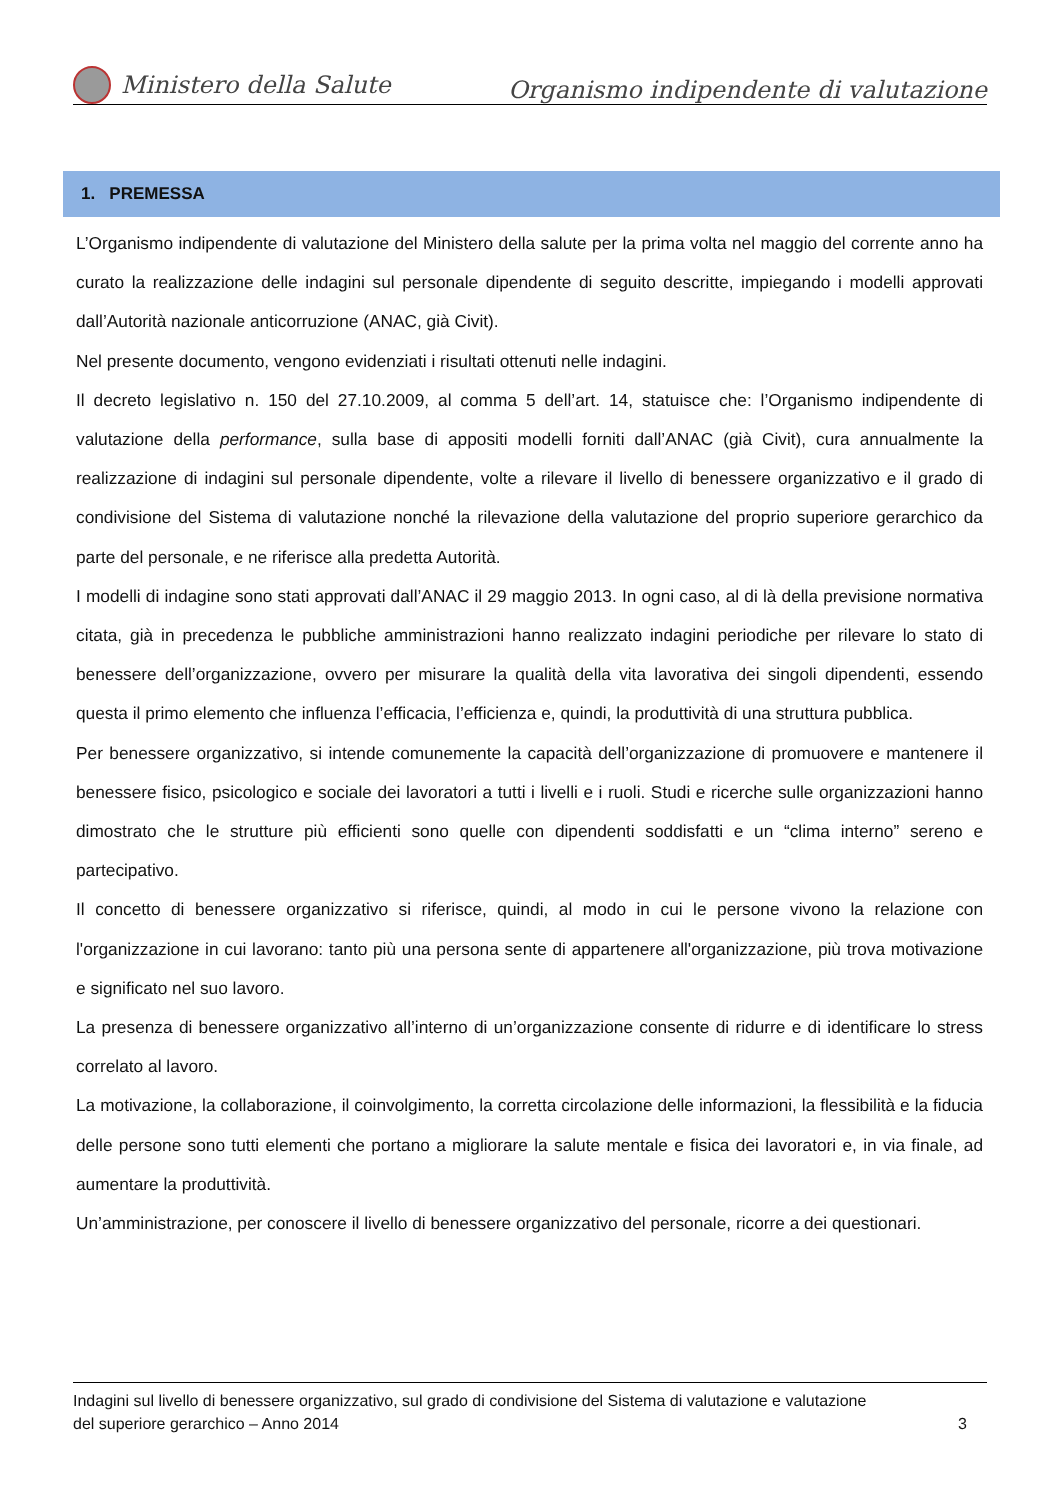Ministero della Salute
Organismo indipendente di valutazione
1. PREMESSA
L’Organismo indipendente di valutazione del Ministero della salute per la prima volta nel maggio del corrente anno ha curato la realizzazione delle indagini sul personale dipendente di seguito descritte, impiegando i modelli approvati dall’Autorità nazionale anticorruzione (ANAC, già Civit).
Nel presente documento, vengono evidenziati i risultati ottenuti nelle indagini.
Il decreto legislativo n. 150 del 27.10.2009, al comma 5 dell’art. 14, statuisce che: l’Organismo indipendente di valutazione della performance, sulla base di appositi modelli forniti dall’ANAC (già Civit), cura annualmente la realizzazione di indagini sul personale dipendente, volte a rilevare il livello di benessere organizzativo e il grado di condivisione del Sistema di valutazione nonché la rilevazione della valutazione del proprio superiore gerarchico da parte del personale, e ne riferisce alla predetta Autorità.
I modelli di indagine sono stati approvati dall’ANAC il 29 maggio 2013. In ogni caso, al di là della previsione normativa citata, già in precedenza le pubbliche amministrazioni hanno realizzato indagini periodiche per rilevare lo stato di benessere dell’organizzazione, ovvero per misurare la qualità della vita lavorativa dei singoli dipendenti, essendo questa il primo elemento che influenza l’efficacia, l’efficienza e, quindi, la produttività di una struttura pubblica.
Per benessere organizzativo, si intende comunemente la capacità dell’organizzazione di promuovere e mantenere il benessere fisico, psicologico e sociale dei lavoratori a tutti i livelli e i ruoli. Studi e ricerche sulle organizzazioni hanno dimostrato che le strutture più efficienti sono quelle con dipendenti soddisfatti e un “clima interno” sereno e partecipativo.
Il concetto di benessere organizzativo si riferisce, quindi, al modo in cui le persone vivono la relazione con l'organizzazione in cui lavorano: tanto più una persona sente di appartenere all'organizzazione, più trova motivazione e significato nel suo lavoro.
La presenza di benessere organizzativo all’interno di un’organizzazione consente di ridurre e di identificare lo stress correlato al lavoro.
La motivazione, la collaborazione, il coinvolgimento, la corretta circolazione delle informazioni, la flessibilità e la fiducia delle persone sono tutti elementi che portano a migliorare la salute mentale e fisica dei lavoratori e, in via finale, ad aumentare la produttività.
Un’amministrazione, per conoscere il livello di benessere organizzativo del personale, ricorre a dei questionari.
Indagini sul livello di benessere organizzativo, sul grado di condivisione del Sistema di valutazione e valutazione
del superiore gerarchico – Anno 2014 3